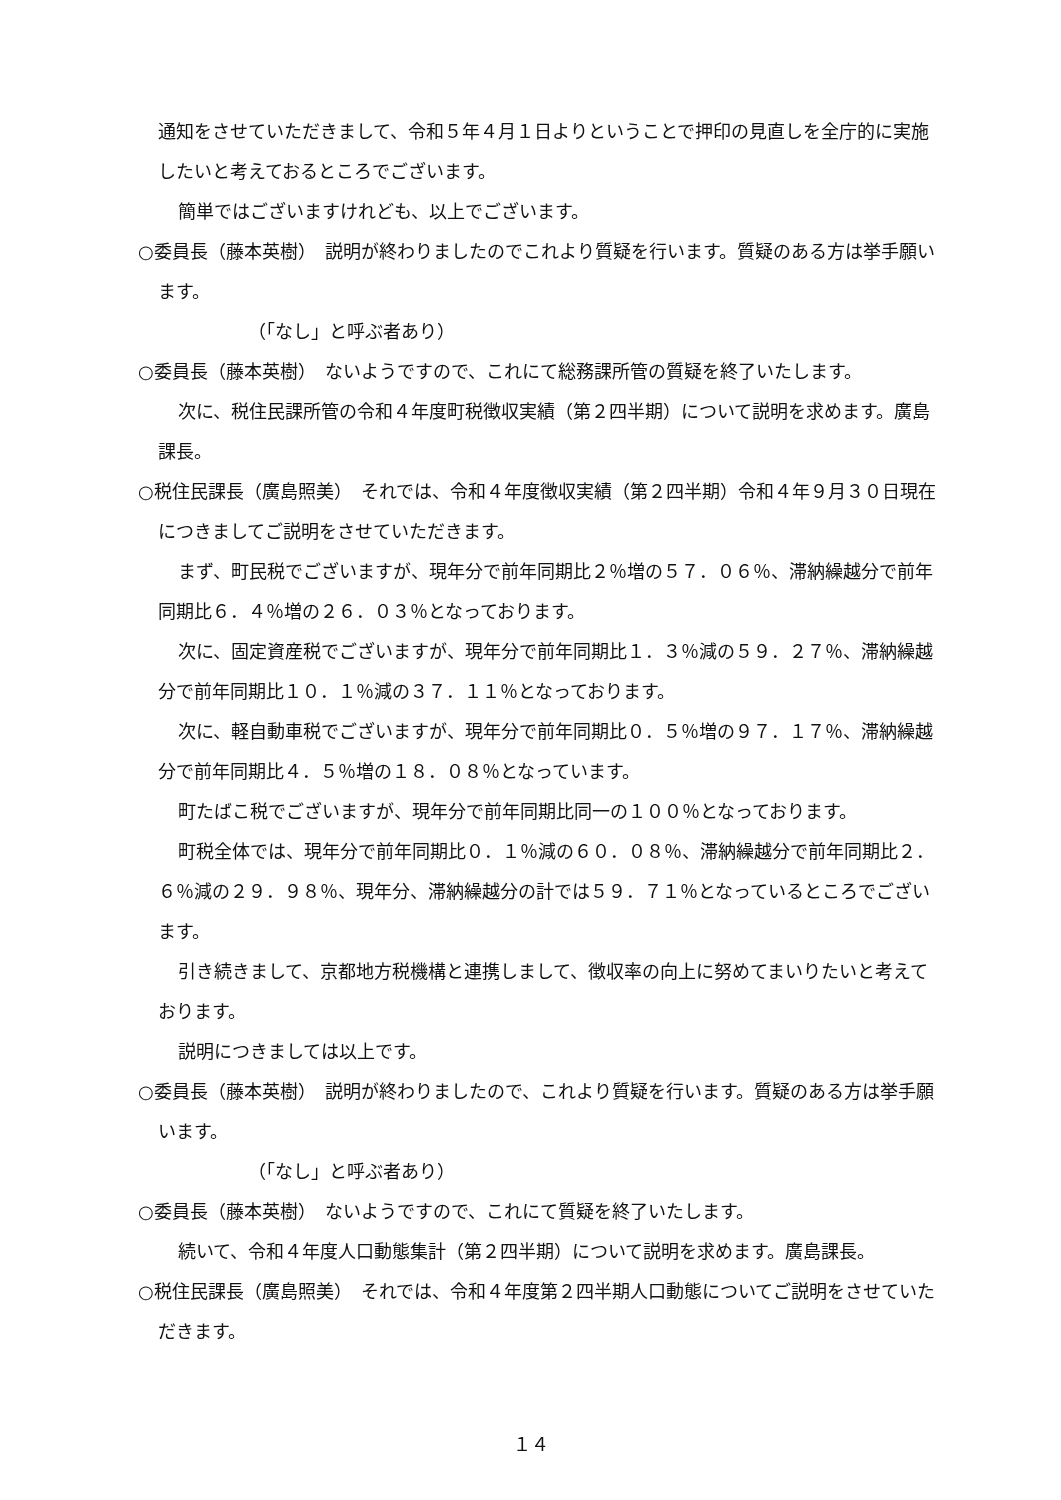通知をさせていただきまして、令和５年４月１日よりということで押印の見直しを全庁的に実施したいと考えておるところでございます。
簡単ではございますけれども、以上でございます。
○委員長（藤本英樹）　説明が終わりましたのでこれより質疑を行います。質疑のある方は挙手願います。
（「なし」と呼ぶ者あり）
○委員長（藤本英樹）　ないようですので、これにて総務課所管の質疑を終了いたします。
次に、税住民課所管の令和４年度町税徴収実績（第２四半期）について説明を求めます。廣島課長。
○税住民課長（廣島照美）　それでは、令和４年度徴収実績（第２四半期）令和４年９月３０日現在につきましてご説明をさせていただきます。
まず、町民税でございますが、現年分で前年同期比２％増の５７．０６％、滞納繰越分で前年同期比６．４％増の２６．０３％となっております。
次に、固定資産税でございますが、現年分で前年同期比１．３％減の５９．２７％、滞納繰越分で前年同期比１０．１％減の３７．１１％となっております。
次に、軽自動車税でございますが、現年分で前年同期比０．５％増の９７．１７％、滞納繰越分で前年同期比４．５％増の１８．０８％となっています。
町たばこ税でございますが、現年分で前年同期比同一の１００％となっております。
町税全体では、現年分で前年同期比０．１％減の６０．０８％、滞納繰越分で前年同期比２．６％減の２９．９８％、現年分、滞納繰越分の計では５９．７１％となっているところでございます。
引き続きまして、京都地方税機構と連携しまして、徴収率の向上に努めてまいりたいと考えております。
説明につきましては以上です。
○委員長（藤本英樹）　説明が終わりましたので、これより質疑を行います。質疑のある方は挙手願います。
（「なし」と呼ぶ者あり）
○委員長（藤本英樹）　ないようですので、これにて質疑を終了いたします。
続いて、令和４年度人口動態集計（第２四半期）について説明を求めます。廣島課長。
○税住民課長（廣島照美）　それでは、令和４年度第２四半期人口動態についてご説明をさせていただきます。
１４